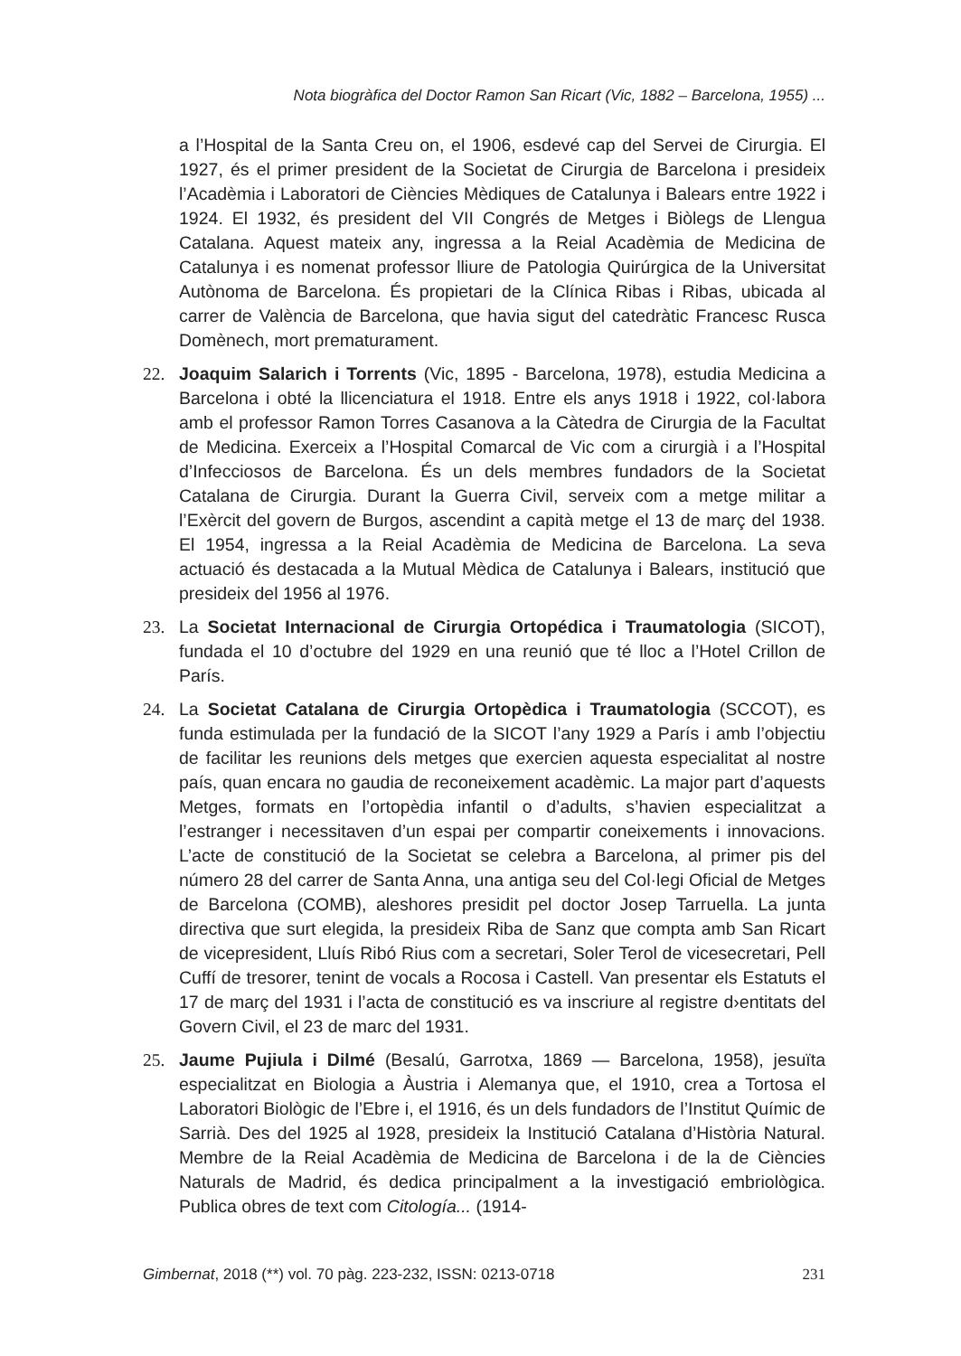Nota biogràfica del Doctor Ramon San Ricart (Vic, 1882 – Barcelona, 1955) ...
a l’Hospital de la Santa Creu on, el 1906, esdevé cap del Servei de Cirurgia. El 1927, és el primer president de la Societat de Cirurgia de Barcelona i presideix l’Acadèmia i Laboratori de Ciències Mèdiques de Catalunya i Balears entre 1922 i 1924. El 1932, és president del VII Congrés de Metges i Biòlegs de Llengua Catalana. Aquest mateix any, ingressa a la Reial Acadèmia de Medicina de Catalunya i es nomenat professor lliure de Patologia Quirúrgica de la Universitat Autònoma de Barcelona. És propietari de la Clínica Ribas i Ribas, ubicada al carrer de València de Barcelona, que havia sigut del catedràtic Francesc Rusca Domènech, mort prematurament.
22. Joaquim Salarich i Torrents (Vic, 1895 - Barcelona, 1978), estudia Medicina a Barcelona i obté la llicenciatura el 1918. Entre els anys 1918 i 1922, col·labora amb el professor Ramon Torres Casanova a la Càtedra de Cirurgia de la Facultat de Medicina. Exerceix a l’Hospital Comarcal de Vic com a cirurgià i a l’Hospital d’Infecciosos de Barcelona. És un dels membres fundadors de la Societat Catalana de Cirurgia. Durant la Guerra Civil, serveix com a metge militar a l’Exèrcit del govern de Burgos, ascendint a capità metge el 13 de març del 1938. El 1954, ingressa a la Reial Acadèmia de Medicina de Barcelona. La seva actuació és destacada a la Mutual Mèdica de Catalunya i Balears, institució que presideix del 1956 al 1976.
23. La Societat Internacional de Cirurgia Ortopédica i Traumatologia (SICOT), fundada el 10 d’octubre del 1929 en una reunió que té lloc a l’Hotel Crillon de París.
24. La Societat Catalana de Cirurgia Ortopèdica i Traumatologia (SCCOT), es funda estimulada per la fundació de la SICOT l’any 1929 a París i amb l’objectiu de facilitar les reunions dels metges que exercien aquesta especialitat al nostre país, quan encara no gaudia de reconeixement acadèmic. La major part d’aquests Metges, formats en l’ortopèdia infantil o d’adults, s’havien especialitzat a l’estranger i necessitaven d’un espai per compartir coneixements i innovacions. L’acte de constitució de la Societat se celebra a Barcelona, al primer pis del número 28 del carrer de Santa Anna, una antiga seu del Col·legi Oficial de Metges de Barcelona (COMB), aleshores presidit pel doctor Josep Tarruella. La junta directiva que surt elegida, la presideix Riba de Sanz que compta amb San Ricart de vicepresident, Lluís Ribó Rius com a secretari, Soler Terol de vicesecretari, Pell Cuffí de tresorer, tenint de vocals a Rocosa i Castell. Van presentar els Estatuts el 17 de març del 1931 i l’acta de constitució es va inscriure al registre d›entitats del Govern Civil, el 23 de marc del 1931.
25. Jaume Pujiula i Dilmé (Besalú, Garrotxa, 1869 — Barcelona, 1958), jesuïta especialitzat en Biologia a Àustria i Alemanya que, el 1910, crea a Tortosa el Laboratori Biològic de l’Ebre i, el 1916, és un dels fundadors de l’Institut Químic de Sarrià. Des del 1925 al 1928, presideix la Institució Catalana d’Història Natural. Membre de la Reial Acadèmia de Medicina de Barcelona i de la de Ciències Naturals de Madrid, és dedica principalment a la investigació embriològica. Publica obres de text com Citología... (1914-
Gimbernat, 2018 (**) vol. 70 pàg. 223-232, ISSN: 0213-0718 231